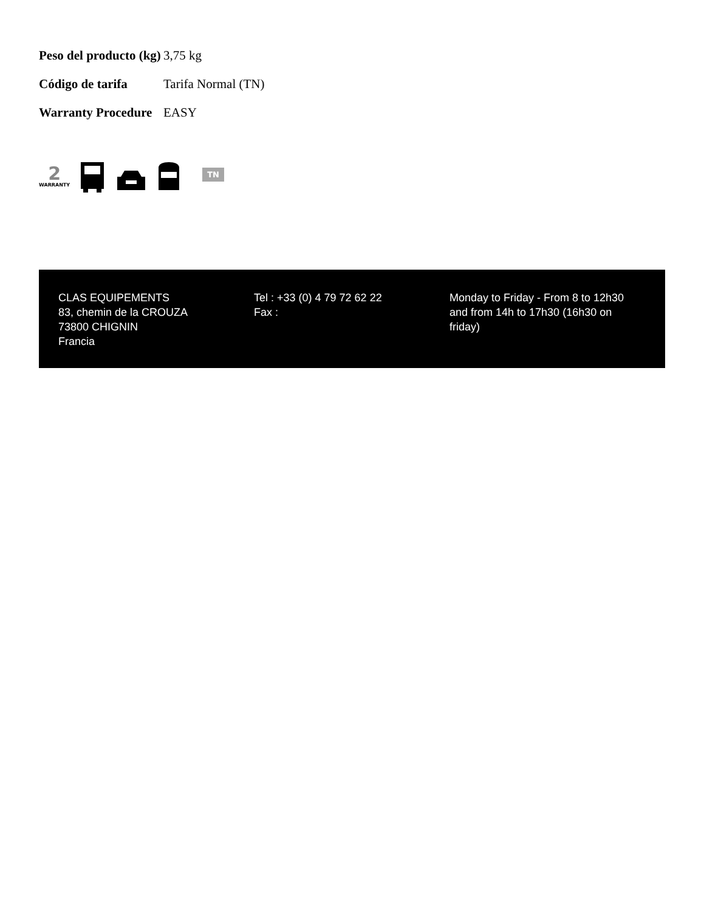| Peso del producto (kg) | 3,75 kg |
| Código de tarifa | Tarifa Normal (TN) |
| Warranty Procedure | EASY |
2
WARRANTY
TN
CLAS EQUIPEMENTS
83, chemin de la CROUZA
73800 CHIGNIN
Francia
Tel : +33 (0) 4 79 72 62 22
Fax :
Monday to Friday - From 8 to 12h30 and from 14h to 17h30 (16h30 on friday)